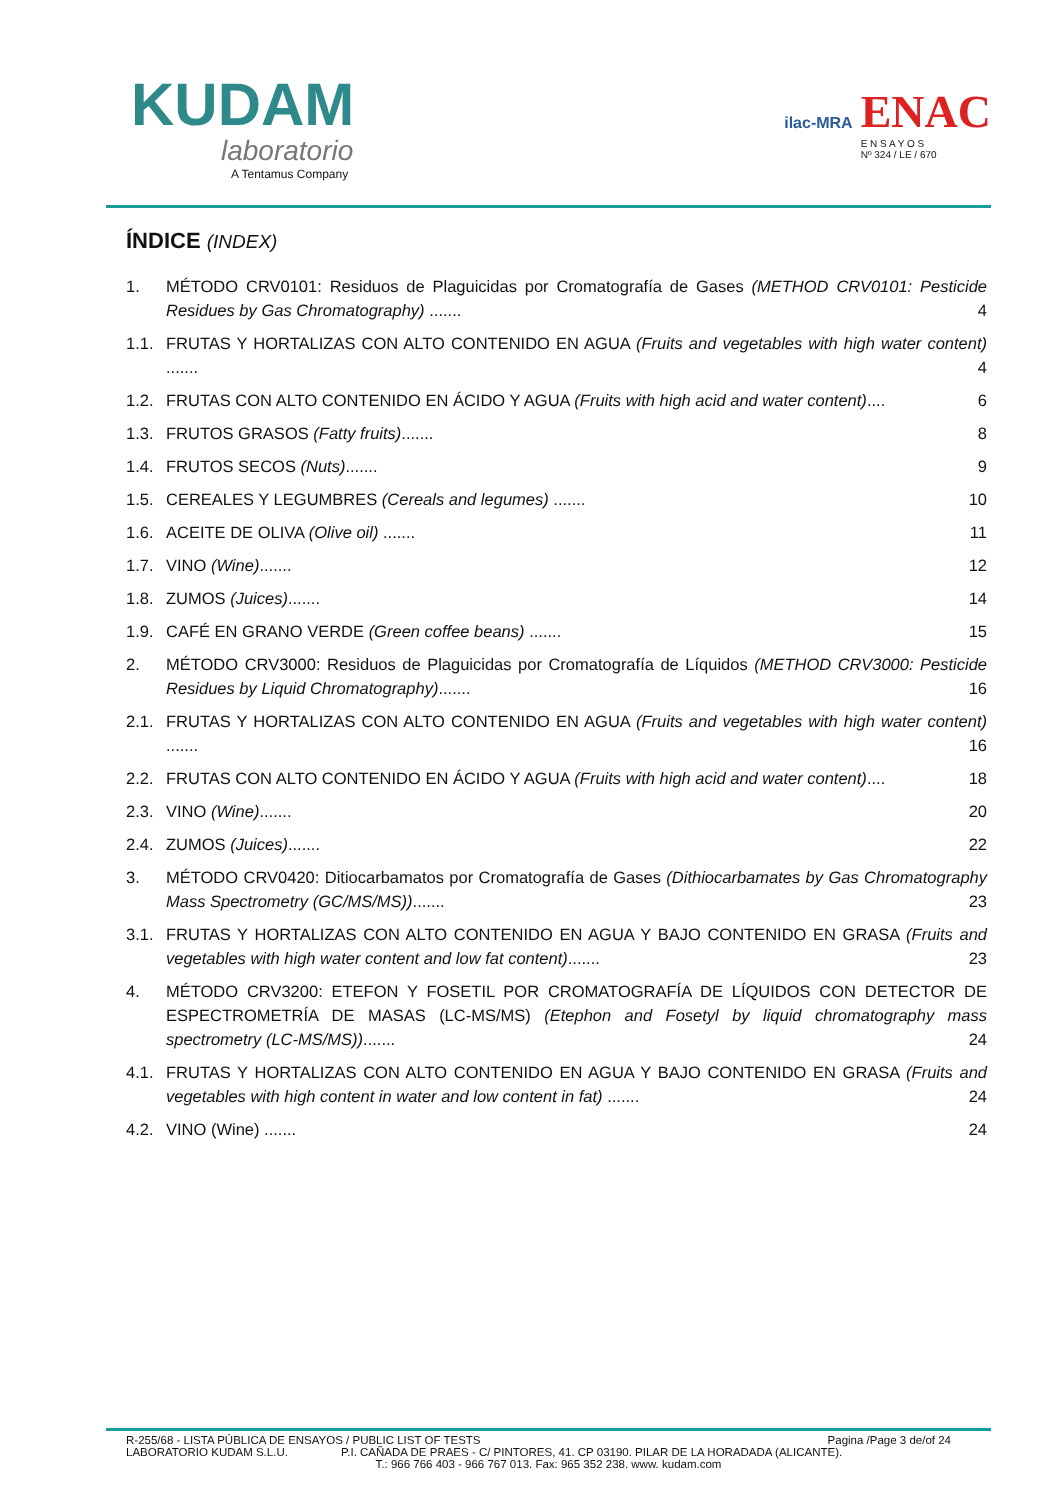KUDAM
laboratorio
A Tentamus Company
ilac-MRA
ENAC
E N S A Y O S
Nº 324 / LE / 670
ÍNDICE (INDEX)
1. MÉTODO CRV0101: Residuos de Plaguicidas por Cromatografía de Gases (METHOD CRV0101: Pesticide Residues by Gas Chromatography) ....... 4
1.1. FRUTAS Y HORTALIZAS CON ALTO CONTENIDO EN AGUA (Fruits and vegetables with high water content) ....... 4
1.2. FRUTAS CON ALTO CONTENIDO EN ÁCIDO Y AGUA (Fruits with high acid and water content).... 6
1.3. FRUTOS GRASOS (Fatty fruits)....... 8
1.4. FRUTOS SECOS (Nuts)....... 9
1.5. CEREALES Y LEGUMBRES (Cereals and legumes) ....... 10
1.6. ACEITE DE OLIVA (Olive oil) ....... 11
1.7. VINO (Wine)....... 12
1.8. ZUMOS (Juices)....... 14
1.9. CAFÉ EN GRANO VERDE (Green coffee beans) ....... 15
2. MÉTODO CRV3000: Residuos de Plaguicidas por Cromatografía de Líquidos (METHOD CRV3000: Pesticide Residues by Liquid Chromatography)....... 16
2.1. FRUTAS Y HORTALIZAS CON ALTO CONTENIDO EN AGUA (Fruits and vegetables with high water content) ....... 16
2.2. FRUTAS CON ALTO CONTENIDO EN ÁCIDO Y AGUA (Fruits with high acid and water content).... 18
2.3. VINO (Wine)....... 20
2.4. ZUMOS (Juices)....... 22
3. MÉTODO CRV0420: Ditiocarbamatos por Cromatografía de Gases (Dithiocarbamates by Gas Chromatography Mass Spectrometry (GC/MS/MS))....... 23
3.1. FRUTAS Y HORTALIZAS CON ALTO CONTENIDO EN AGUA Y BAJO CONTENIDO EN GRASA (Fruits and vegetables with high water content and low fat content)....... 23
4. MÉTODO CRV3200: ETEFON Y FOSETIL POR CROMATOGRAFÍA DE LÍQUIDOS CON DETECTOR DE ESPECTROMETRÍA DE MASAS (LC-MS/MS) (Etephon and Fosetyl by liquid chromatography mass spectrometry (LC-MS/MS))....... 24
4.1. FRUTAS Y HORTALIZAS CON ALTO CONTENIDO EN AGUA Y BAJO CONTENIDO EN GRASA (Fruits and vegetables with high content in water and low content in fat) ....... 24
4.2. VINO (Wine) ....... 24
R-255/68 - LISTA PÚBLICA DE ENSAYOS / PUBLIC LIST OF TESTS Pagina /Page 3 de/of 24
LABORATORIO KUDAM S.L.U. P.I. CAÑADA DE PRAES - C/ PINTORES, 41. CP 03190. PILAR DE LA HORADADA (ALICANTE).
T.: 966 766 403 - 966 767 013. Fax: 965 352 238. www. kudam.com